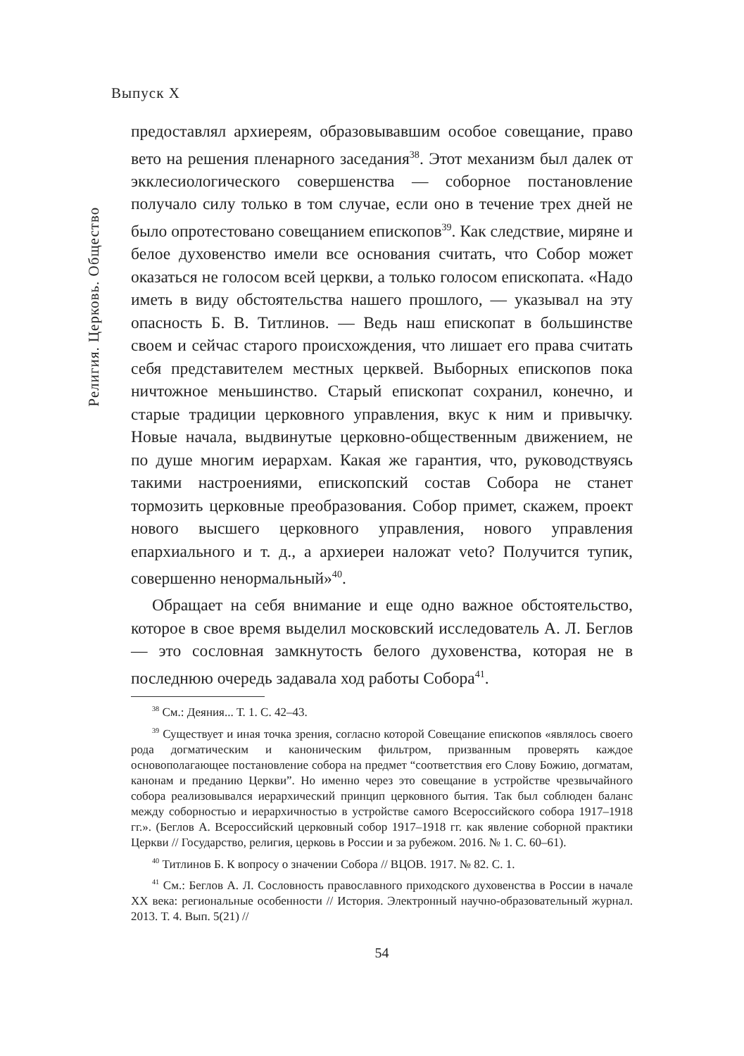Выпуск X
Религия. Церковь. Общество
предоставлял архиереям, образовывавшим особое совещание, право вето на решения пленарного заседания<sup>38</sup>. Этот механизм был далек от экклесиологического совершенства — соборное постановление получало силу только в том случае, если оно в течение трех дней не было опротестовано совещанием епископов<sup>39</sup>. Как следствие, миряне и белое духовенство имели все основания считать, что Собор может оказаться не голосом всей церкви, а только голосом епископата. «Надо иметь в виду обстоятельства нашего прошлого, — указывал на эту опасность Б. В. Титлинов. — Ведь наш епископат в большинстве своем и сейчас старого происхождения, что лишает его права считать себя представителем местных церквей. Выборных епископов пока ничтожное меньшинство. Старый епископат сохранил, конечно, и старые традиции церковного управления, вкус к ним и привычку. Новые начала, выдвинутые церковно-общественным движением, не по душе многим иерархам. Какая же гарантия, что, руководствуясь такими настроениями, епископский состав Собора не станет тормозить церковные преобразования. Собор примет, скажем, проект нового высшего церковного управления, нового управления епархиального и т. д., а архиереи наложат veto? Получится тупик, совершенно ненормальный»<sup>40</sup>.
Обращает на себя внимание и еще одно важное обстоятельство, которое в свое время выделил московский исследователь А. Л. Беглов — это сословная замкнутость белого духовенства, которая не в последнюю очередь задавала ход работы Собора<sup>41</sup>.
<sup>38</sup> См.: Деяния... Т. 1. С. 42–43.
<sup>39</sup> Существует и иная точка зрения, согласно которой Совещание епископов «являлось своего рода догматическим и каноническим фильтром, призванным проверять каждое основополагающее постановление собора на предмет “соответствия его Слову Божию, догматам, канонам и преданию Церкви”. Но именно через это совещание в устройстве чрезвычайного собора реализовывался иерархический принцип церковного бытия. Так был соблюден баланс между соборностью и иерархичностью в устройстве самого Всероссийского собора 1917–1918 гг.». (Беглов А. Всероссийский церковный собор 1917–1918 гг. как явление соборной практики Церкви // Государство, религия, церковь в России и за рубежом. 2016. № 1. С. 60–61).
<sup>40</sup> Титлинов Б. К вопросу о значении Собора // ВЦОВ. 1917. № 82. С. 1.
<sup>41</sup> См.: Беглов А. Л. Сословность православного приходского духовенства в России в начале XX века: региональные особенности // История. Электронный научно-образовательный журнал. 2013. Т. 4. Вып. 5(21) //
54